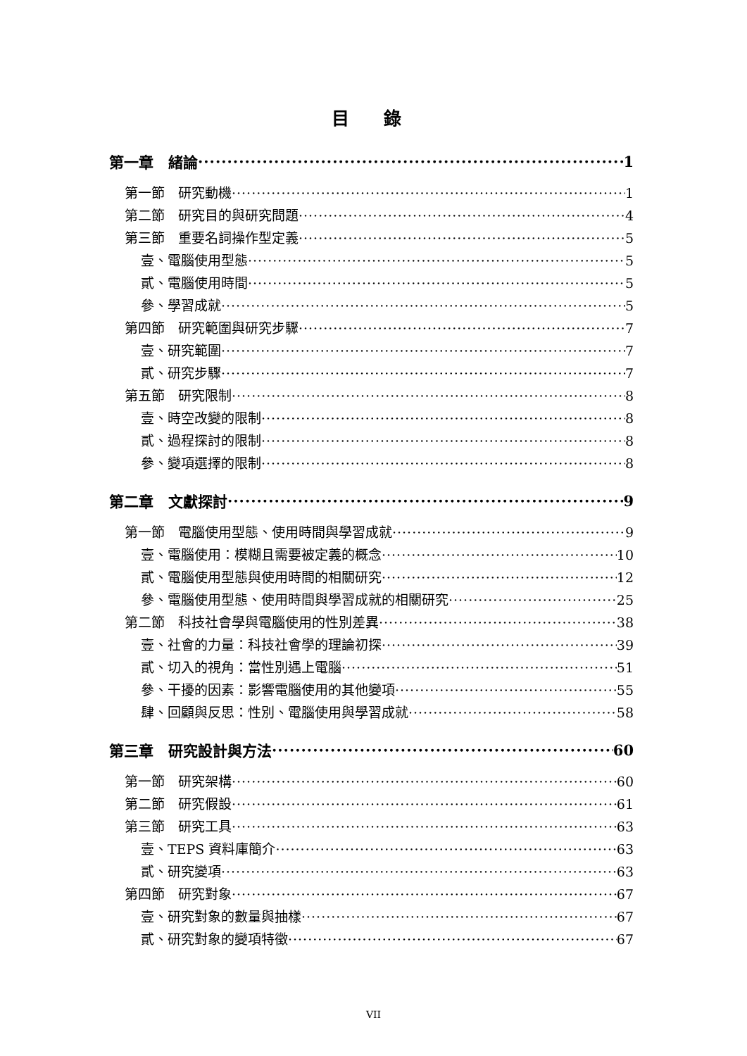目 錄
第一章　緒論 1
第一節　研究動機 1
第二節　研究目的與研究問題 4
第三節　重要名詞操作型定義 5
壹、電腦使用型態 5
貳、電腦使用時間 5
參、學習成就 5
第四節　研究範圍與研究步驟 7
壹、研究範圍 7
貳、研究步驟 7
第五節　研究限制 8
壹、時空改變的限制 8
貳、過程探討的限制 8
參、變項選擇的限制 8
第二章　文獻探討 9
第一節　電腦使用型態、使用時間與學習成就 9
壹、電腦使用：模糊且需要被定義的概念 10
貳、電腦使用型態與使用時間的相關研究 12
參、電腦使用型態、使用時間與學習成就的相關研究 25
第二節　科技社會學與電腦使用的性別差異 38
壹、社會的力量：科技社會學的理論初探 39
貳、切入的視角：當性別遇上電腦 51
參、干擾的因素：影響電腦使用的其他變項 55
肆、回顧與反思：性別、電腦使用與學習成就 58
第三章　研究設計與方法 60
第一節　研究架構 60
第二節　研究假設 61
第三節　研究工具 63
壹、TEPS 資料庫簡介 63
貳、研究變項 63
第四節　研究對象 67
壹、研究對象的數量與抽樣 67
貳、研究對象的變項特徵 67
VII